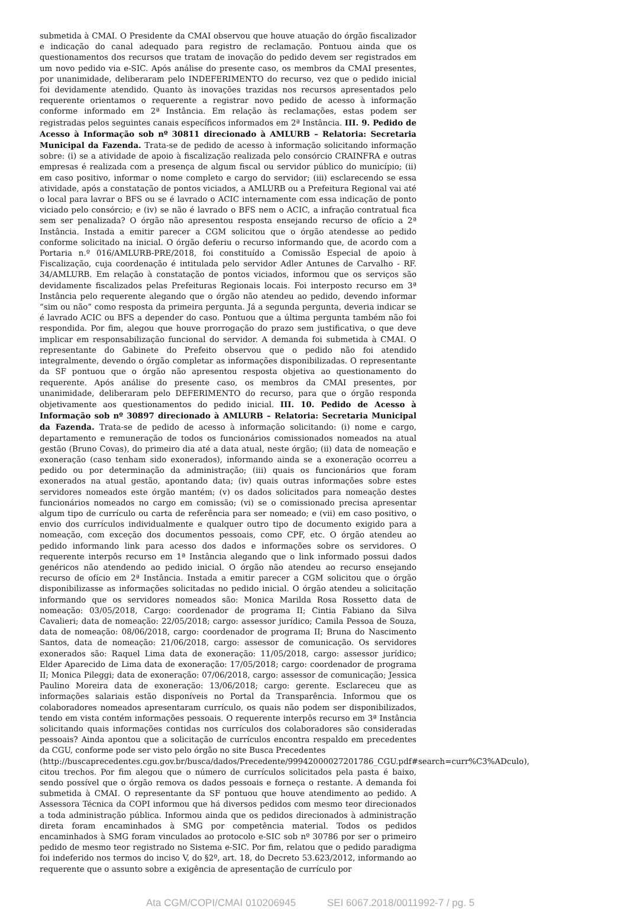submetida à CMAI. O Presidente da CMAI observou que houve atuação do órgão fiscalizador e indicação do canal adequado para registro de reclamação. Pontuou ainda que os questionamentos dos recursos que tratam de inovação do pedido devem ser registrados em um novo pedido via e-SIC. Após análise do presente caso, os membros da CMAI presentes, por unanimidade, deliberaram pelo INDEFERIMENTO do recurso, vez que o pedido inicial foi devidamente atendido. Quanto às inovações trazidas nos recursos apresentados pelo requerente orientamos o requerente a registrar novo pedido de acesso à informação conforme informado em 2ª Instância. Em relação às reclamações, estas podem ser registradas pelos seguintes canais específicos informados em 2ª Instância. III. 9. Pedido de Acesso à Informação sob nº 30811 direcionado à AMLURB – Relatoria: Secretaria Municipal da Fazenda. Trata-se de pedido de acesso à informação solicitando informação sobre: (i) se a atividade de apoio à fiscalização realizada pelo consórcio CRAINFRA e outras empresas é realizada com a presença de algum fiscal ou servidor público do município; (ii) em caso positivo, informar o nome completo e cargo do servidor; (iii) esclarecendo se essa atividade, após a constatação de pontos viciados, a AMLURB ou a Prefeitura Regional vai até o local para lavrar o BFS ou se é lavrado o ACIC internamente com essa indicação de ponto viciado pelo consórcio; e (iv) se não é lavrado o BFS nem o ACIC, a infração contratual fica sem ser penalizada? O órgão não apresentou resposta ensejando recurso de ofício a 2ª Instância. Instada a emitir parecer a CGM solicitou que o órgão atendesse ao pedido conforme solicitado na inicial. O órgão deferiu o recurso informando que, de acordo com a Portaria n.º 016/AMLURB-PRE/2018, foi constituído a Comissão Especial de apoio à Fiscalização, cuja coordenação é intitulada pelo servidor Adler Antunes de Carvalho - RF. 34/AMLURB. Em relação à constatação de pontos viciados, informou que os serviços são devidamente fiscalizados pelas Prefeituras Regionais locais. Foi interposto recurso em 3ª Instância pelo requerente alegando que o órgão não atendeu ao pedido, devendo informar “sim ou não” como resposta da primeira pergunta. Já a segunda pergunta, deveria indicar se é lavrado ACIC ou BFS a depender do caso. Pontuou que a última pergunta também não foi respondida. Por fim, alegou que houve prorrogação do prazo sem justificativa, o que deve implicar em responsabilização funcional do servidor. A demanda foi submetida à CMAI. O representante do Gabinete do Prefeito observou que o pedido não foi atendido integralmente, devendo o órgão completar as informações disponibilizadas. O representante da SF pontuou que o órgão não apresentou resposta objetiva ao questionamento do requerente. Após análise do presente caso, os membros da CMAI presentes, por unanimidade, deliberaram pelo DEFERIMENTO do recurso, para que o órgão responda objetivamente aos questionamentos do pedido inicial. III. 10. Pedido de Acesso à Informação sob nº 30897 direcionado à AMLURB – Relatoria: Secretaria Municipal da Fazenda. Trata-se de pedido de acesso à informação solicitando: (i) nome e cargo, departamento e remuneração de todos os funcionários comissionados nomeados na atual gestão (Bruno Covas), do primeiro dia até a data atual, neste órgão; (ii) data de nomeação e exoneração (caso tenham sido exonerados), informando ainda se a exoneração ocorreu a pedido ou por determinação da administração; (iii) quais os funcionários que foram exonerados na atual gestão, apontando data; (iv) quais outras informações sobre estes servidores nomeados este órgão mantém; (v) os dados solicitados para nomeação destes funcionários nomeados no cargo em comissão; (vi) se o comissionado precisa apresentar algum tipo de currículo ou carta de referência para ser nomeado; e (vii) em caso positivo, o envio dos currículos individualmente e qualquer outro tipo de documento exigido para a nomeação, com exceção dos documentos pessoais, como CPF, etc. O órgão atendeu ao pedido informando link para acesso dos dados e informações sobre os servidores. O requerente interpôs recurso em 1ª Instância alegando que o link informado possui dados genéricos não atendendo ao pedido inicial. O órgão não atendeu ao recurso ensejando recurso de ofício em 2ª Instância. Instada a emitir parecer a CGM solicitou que o órgão disponibilizasse as informações solicitadas no pedido inicial. O órgão atendeu a solicitação informando que os servidores nomeados são: Monica Marilda Rosa Rossetto data de nomeação: 03/05/2018, Cargo: coordenador de programa II; Cintia Fabiano da Silva Cavalieri; data de nomeação: 22/05/2018; cargo: assessor jurídico; Camila Pessoa de Souza, data de nomeação: 08/06/2018, cargo: coordenador de programa II; Bruna do Nascimento Santos, data de nomeação: 21/06/2018, cargo: assessor de comunicação. Os servidores exonerados são: Raquel Lima data de exoneração: 11/05/2018, cargo: assessor jurídico; Elder Aparecido de Lima data de exoneração: 17/05/2018; cargo: coordenador de programa II; Monica Pileggi; data de exoneração: 07/06/2018, cargo: assessor de comunicação; Jessica Paulino Moreira data de exoneração: 13/06/2018; cargo: gerente. Esclareceu que as informações salariais estão disponíveis no Portal da Transparência. Informou que os colaboradores nomeados apresentaram currículo, os quais não podem ser disponibilizados, tendo em vista contém informações pessoais. O requerente interpôs recurso em 3ª Instância solicitando quais informações contidas nos currículos dos colaboradores são consideradas pessoais? Ainda apontou que a solicitação de currículos encontra respaldo em precedentes da CGU, conforme pode ser visto pelo órgão no site Busca Precedentes
(http://buscaprecedentes.cgu.gov.br/busca/dados/Precedente/99942000027201786_CGU.pdf#search=curr%C3%ADculo),
citou trechos. Por fim alegou que o número de currículos solicitados pela pasta é baixo, sendo possível que o órgão remova os dados pessoais e forneça o restante. A demanda foi submetida à CMAI. O representante da SF pontuou que houve atendimento ao pedido. A Assessora Técnica da COPI informou que há diversos pedidos com mesmo teor direcionados a toda administração pública. Informou ainda que os pedidos direcionados à administração direta foram encaminhados à SMG por competência material. Todos os pedidos encaminhados à SMG foram vinculados ao protocolo e-SIC sob nº 30786 por ser o primeiro pedido de mesmo teor registrado no Sistema e-SIC. Por fim, relatou que o pedido paradigma foi indeferido nos termos do inciso V, do §2º, art. 18, do Decreto 53.623/2012, informando ao requerente que o assunto sobre a exigência de apresentação de currículo por
Ata CGM/COPI/CMAI 010206945 SEI 6067.2018/0011992-7 / pg. 5